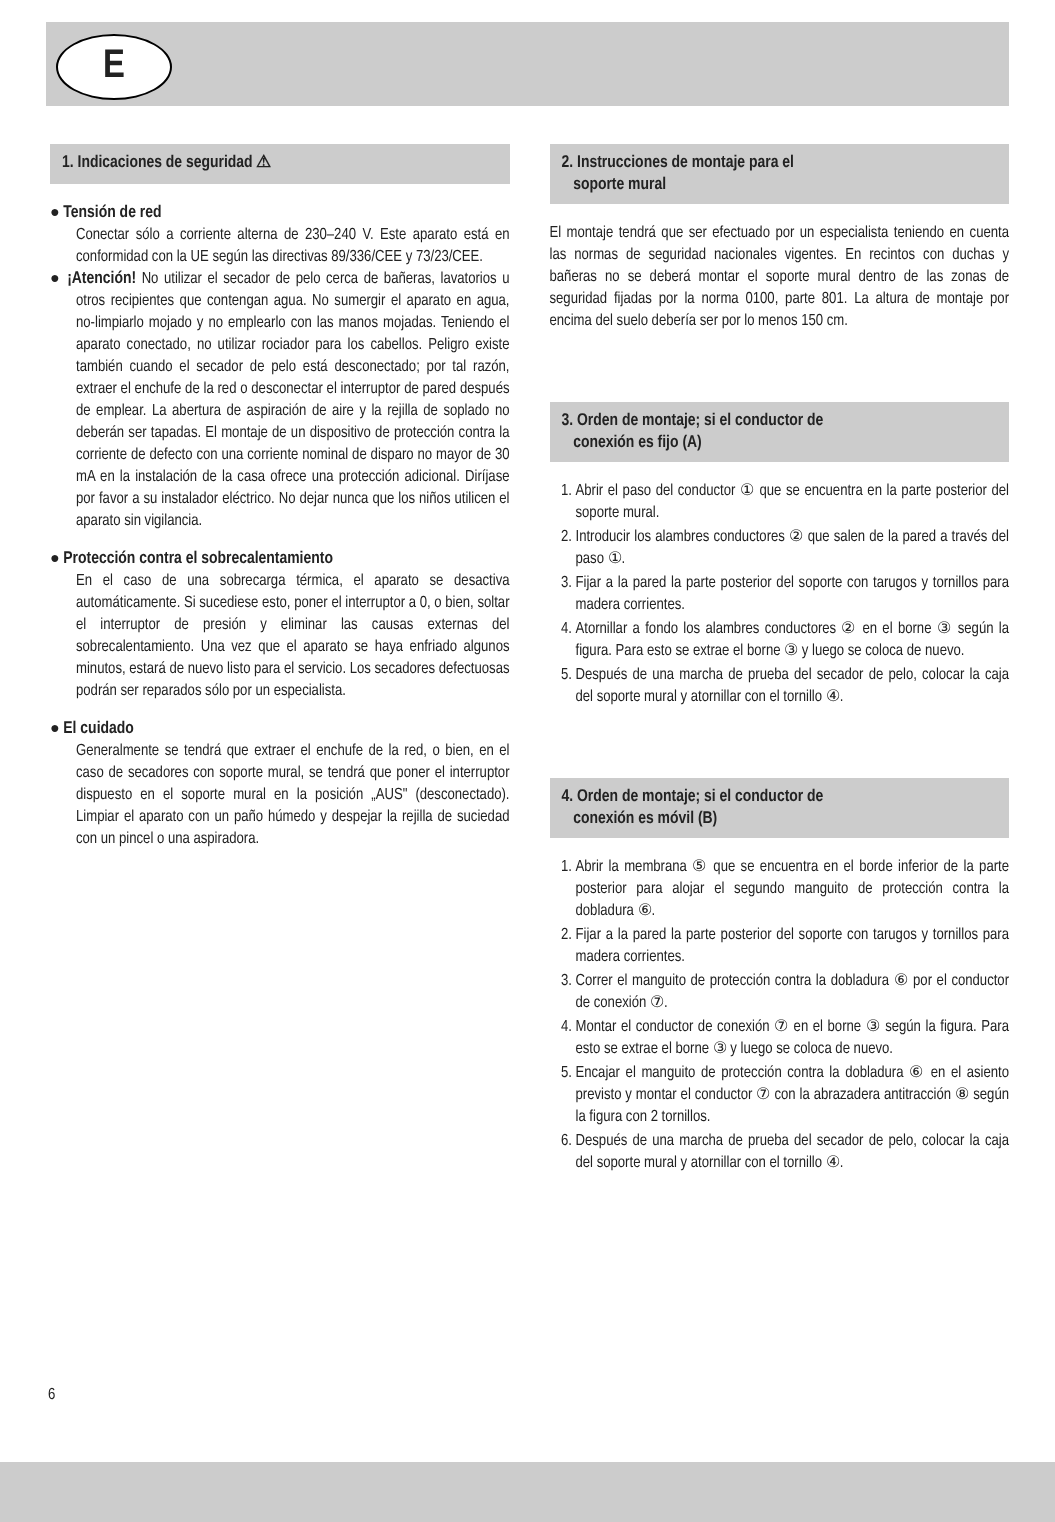E
1. Indicaciones de seguridad ⚠
● Tensión de red
Conectar sólo a corriente alterna de 230–240 V. Este aparato está en conformidad con la UE según las directivas 89/336/CEE y 73/23/CEE.
● ¡Atención! No utilizar el secador de pelo cerca de bañeras, lavatorios u otros recipientes que contengan agua. No sumergir el aparato en agua, no-limpiarlo mojado y no emplearlo con las manos mojadas. Teniendo el aparato conectado, no utilizar rociador para los cabellos. Peligro existe también cuando el secador de pelo está desconectado; por tal razón, extraer el enchufe de la red o desconectar el interruptor de pared después de emplear. La abertura de aspiración de aire y la rejilla de soplado no deberán ser tapadas. El montaje de un dispositivo de protección contra la corriente de defecto con una corriente nominal de disparo no mayor de 30 mA en la instalación de la casa ofrece una protección adicional. Diríjase por favor a su instalador eléctrico. No dejar nunca que los niños utilicen el aparato sin vigilancia.
● Protección contra el sobrecalentamiento
En el caso de una sobrecarga térmica, el aparato se desactiva automáticamente. Si sucediese esto, poner el interruptor a 0, o bien, soltar el interruptor de presión y eliminar las causas externas del sobrecalentamiento. Una vez que el aparato se haya enfriado algunos minutos, estará de nuevo listo para el servicio. Los secadores defectuosas podrán ser reparados sólo por un especialista.
● El cuidado
Generalmente se tendrá que extraer el enchufe de la red, o bien, en el caso de secadores con soporte mural, se tendrá que poner el interruptor dispuesto en el soporte mural en la posición „AUS" (desconectado). Limpiar el aparato con un paño húmedo y despejar la rejilla de suciedad con un pincel o una aspiradora.
2. Instrucciones de montaje para el
soporte mural
El montaje tendrá que ser efectuado por un especialista teniendo en cuenta las normas de seguridad nacionales vigentes. En recintos con duchas y bañeras no se deberá montar el soporte mural dentro de las zonas de seguridad fijadas por la norma 0100, parte 801. La altura de montaje por encima del suelo debería ser por lo menos 150 cm.
3. Orden de montaje; si el conductor de
conexión es fijo (A)
1. Abrir el paso del conductor ① que se encuentra en la parte posterior del soporte mural.
2. Introducir los alambres conductores ② que salen de la pared a través del paso ①.
3. Fijar a la pared la parte posterior del soporte con tarugos y tornillos para madera corrientes.
4. Atornillar a fondo los alambres conductores ② en el borne ③ según la figura. Para esto se extrae el borne ③ y luego se coloca de nuevo.
5. Después de una marcha de prueba del secador de pelo, colocar la caja del soporte mural y atornillar con el tornillo ④.
4. Orden de montaje; si el conductor de
conexión es móvil (B)
1. Abrir la membrana ⑤ que se encuentra en el borde inferior de la parte posterior para alojar el segundo manguito de protección contra la dobladura ⑥.
2. Fijar a la pared la parte posterior del soporte con tarugos y tornillos para madera corrientes.
3. Correr el manguito de protección contra la dobladura ⑥ por el conductor de conexión ⑦.
4. Montar el conductor de conexión ⑦ en el borne ③ según la figura. Para esto se extrae el borne ③ y luego se coloca de nuevo.
5. Encajar el manguito de protección contra la dobladura ⑥ en el asiento previsto y montar el conductor ⑦ con la abrazadera antitracción ⑧ según la figura con 2 tornillos.
6. Después de una marcha de prueba del secador de pelo, colocar la caja del soporte mural y atornillar con el tornillo ④.
6